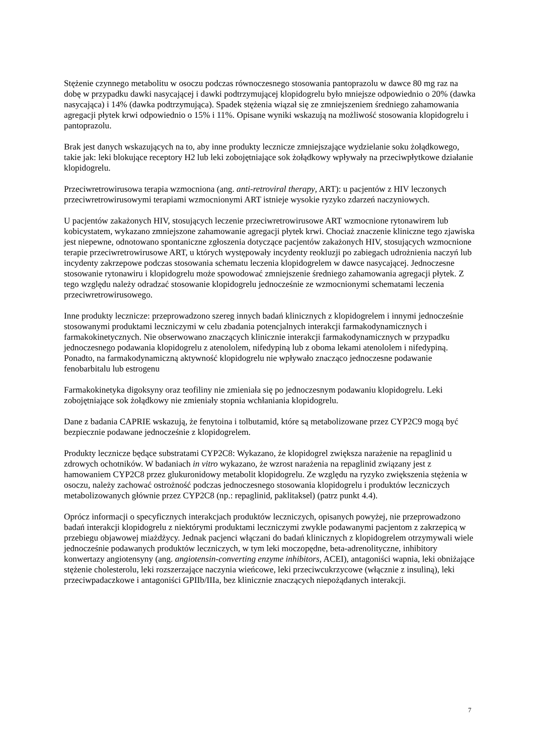Stężenie czynnego metabolitu w osoczu podczas równoczesnego stosowania pantoprazolu w dawce 80 mg raz na dobę w przypadku dawki nasycającej i dawki podtrzymującej klopidogrelu było mniejsze odpowiednio o 20% (dawka nasycająca) i 14% (dawka podtrzymująca). Spadek stężenia wiązał się ze zmniejszeniem średniego zahamowania agregacji płytek krwi odpowiednio o 15% i 11%. Opisane wyniki wskazują na możliwość stosowania klopidogrelu i pantoprazolu.
Brak jest danych wskazujących na to, aby inne produkty lecznicze zmniejszające wydzielanie soku żołądkowego, takie jak: leki blokujące receptory H2 lub leki zobojętniające sok żołądkowy wpływały na przeciwpłytkowe działanie klopidogrelu.
Przeciwretrowirusowa terapia wzmocniona (ang. anti-retroviral therapy, ART): u pacjentów z HIV leczonych przeciwretrowirusowymi terapiami wzmocnionymi ART istnieje wysokie ryzyko zdarzeń naczyniowych.
U pacjentów zakażonych HIV, stosujących leczenie przeciwretrowirusowe ART wzmocnione rytonawirem lub kobicystatem, wykazano zmniejszone zahamowanie agregacji płytek krwi. Chociaż znaczenie kliniczne tego zjawiska jest niepewne, odnotowano spontaniczne zgłoszenia dotyczące pacjentów zakażonych HIV, stosujących wzmocnione terapie przeciwretrowirusowe ART, u których występowały incydenty reokluzji po zabiegach udrożnienia naczyń lub incydenty zakrzepowe podczas stosowania schematu leczenia klopidogrelem w dawce nasycającej. Jednoczesne stosowanie rytonawiru i klopidogrelu może spowodować zmniejszenie średniego zahamowania agregacji płytek. Z tego względu należy odradzać stosowanie klopidogrelu jednocześnie ze wzmocnionymi schematami leczenia przeciwretrowirusowego.
Inne produkty lecznicze: przeprowadzono szereg innych badań klinicznych z klopidogrelem i innymi jednocześnie stosowanymi produktami leczniczymi w celu zbadania potencjalnych interakcji farmakodynamicznych i farmakokinetycznych. Nie obserwowano znaczących klinicznie interakcji farmakodynamicznych w przypadku jednoczesnego podawania klopidogrelu z atenololem, nifedypiną lub z oboma lekami atenololem i nifedypiną. Ponadto, na farmakodynamiczną aktywność klopidogrelu nie wpływało znacząco jednoczesne podawanie fenobarbitalu lub estrogenu
Farmakokinetyka digoksyny oraz teofiliny nie zmieniała się po jednoczesnym podawaniu klopidogrelu. Leki zobojętniające sok żołądkowy nie zmieniały stopnia wchłaniania klopidogrelu.
Dane z badania CAPRIE wskazują, że fenytoina i tolbutamid, które są metabolizowane przez CYP2C9 mogą być bezpiecznie podawane jednocześnie z klopidogrelem.
Produkty lecznicze będące substratami CYP2C8: Wykazano, że klopidogrel zwiększa narażenie na repaglinid u zdrowych ochotników. W badaniach in vitro wykazano, że wzrost narażenia na repaglinid związany jest z hamowaniem CYP2C8 przez glukuronidowy metabolit klopidogrelu. Ze względu na ryzyko zwiększenia stężenia w osoczu, należy zachować ostrożność podczas jednoczesnego stosowania klopidogrelu i produktów leczniczych metabolizowanych głównie przez CYP2C8 (np.: repaglinid, paklitaksel) (patrz punkt 4.4).
Oprócz informacji o specyficznych interakcjach produktów leczniczych, opisanych powyżej, nie przeprowadzono badań interakcji klopidogrelu z niektórymi produktami leczniczymi zwykle podawanymi pacjentom z zakrzepicą w przebiegu objawowej miażdżycy. Jednak pacjenci włączani do badań klinicznych z klopidogrelem otrzymywali wiele jednocześnie podawanych produktów leczniczych, w tym leki moczopędne, beta-adrenolityczne, inhibitory konwertazy angiotensyny (ang. angiotensin-converting enzyme inhibitors, ACEI), antagoniści wapnia, leki obniżające stężenie cholesterolu, leki rozszerzające naczynia wieńcowe, leki przeciwcukrzycowe (włącznie z insuliną), leki przeciwpadaczkowe i antagoniści GPIIb/IIIa, bez klinicznie znaczących niepożądanych interakcji.
7